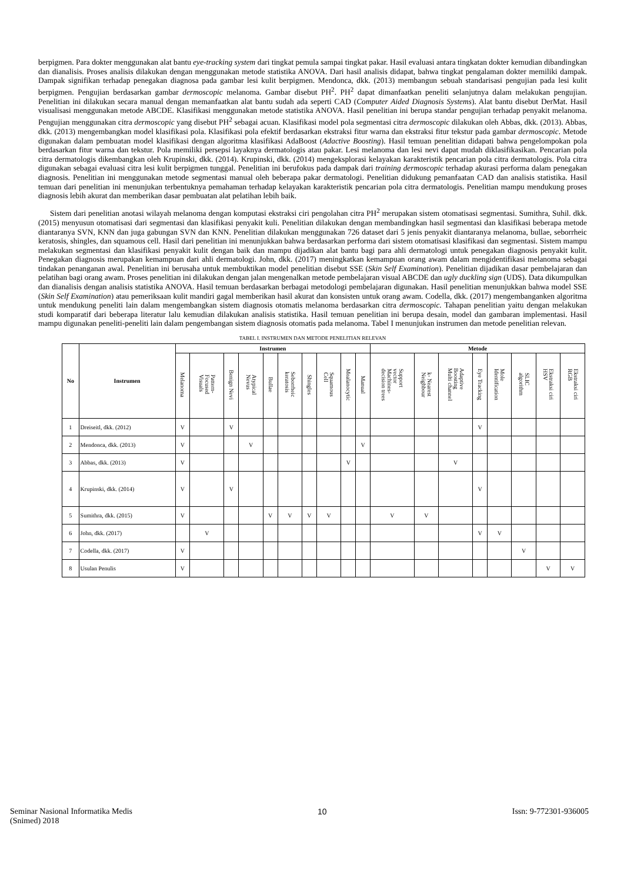berpigmen. Para dokter menggunakan alat bantu eye-tracking system dari tingkat pemula sampai tingkat pakar. Hasil evaluasi antara tingkatan dokter kemudian dibandingkan dan dianalisis. Proses analisis dilakukan dengan menggunakan metode statistika ANOVA. Dari hasil analisis didapat, bahwa tingkat pengalaman dokter memiliki dampak. Dampak signifikan terhadap penegakan diagnosa pada gambar lesi kulit berpigmen. Mendonca, dkk. (2013) membangun sebuah standarisasi pengujian pada lesi kulit berpigmen. Pengujian berdasarkan gambar dermoscopic melanoma. Gambar disebut PH<sup>2</sup>. PH<sup>2</sup> dapat dimanfaatkan peneliti selanjutnya dalam melakukan pengujian. Penelitian ini dilakukan secara manual dengan memanfaatkan alat bantu sudah ada seperti CAD (Computer Aided Diagnosis Systems). Alat bantu disebut DerMat. Hasil visualisasi menggunakan metode ABCDE. Klasifikasi menggunakan metode statistika ANOVA. Hasil penelitian ini berupa standar pengujian terhadap penyakit melanoma. Pengujian menggunakan citra dermoscopic yang disebut PH<sup>2</sup> sebagai acuan. Klasifikasi model pola segmentasi citra dermoscopic dilakukan oleh Abbas, dkk. (2013). Abbas, dkk. (2013) mengembangkan model klasifikasi pola. Klasifikasi pola efektif berdasarkan ekstraksi fitur warna dan ekstraksi fitur tekstur pada gambar dermoscopic. Metode digunakan dalam pembuatan model klasifikasi dengan algoritma klasifikasi AdaBoost (Adactive Boosting). Hasil temuan penelitian didapati bahwa pengelompokan pola berdasarkan fitur warna dan tekstur. Pola memiliki persepsi layaknya dermatologis atau pakar. Lesi melanoma dan lesi nevi dapat mudah diklasifikasikan. Pencarian pola citra dermatologis dikembangkan oleh Krupinski, dkk. (2014). Krupinski, dkk. (2014) mengeksplorasi kelayakan karakteristik pencarian pola citra dermatologis. Pola citra digunakan sebagai evaluasi citra lesi kulit berpigmen tunggal. Penelitian ini berufokus pada dampak dari training dermoscopic terhadap akurasi performa dalam penegakan diagnosis. Penelitian ini menggunakan metode segmentasi manual oleh beberapa pakar dermatologi. Penelitian didukung pemanfaatan CAD dan analisis statistika. Hasil temuan dari penelitian ini menunjukan terbentuknya pemahaman terhadap kelayakan karakteristik pencarian pola citra dermatologis. Penelitian mampu mendukung proses diagnosis lebih akurat dan memberikan dasar pembuatan alat pelatihan lebih baik.
Sistem dari penelitian anotasi wilayah melanoma dengan komputasi ekstraksi ciri pengolahan citra PH<sup>2</sup> merupakan sistem otomatisasi segmentasi. Sumithra, Suhil. dkk. (2015) menyusun otomatisasi dari segmentasi dan klasifikasi penyakit kuli. Penelitian dilakukan dengan membandingkan hasil segmentasi dan klasifikasi beberapa metode diantaranya SVN, KNN dan juga gabungan SVN dan KNN. Penelitian dilakukan menggunakan 726 dataset dari 5 jenis penyakit diantaranya melanoma, bullae, seborrheic keratosis, shingles, dan squamous cell. Hasil dari penelitian ini menunjukkan bahwa berdasarkan performa dari sistem otomatisasi klasifikasi dan segmentasi. Sistem mampu melakukan segmentasi dan klasifikasi penyakit kulit dengan baik dan mampu dijadikan alat bantu bagi para ahli dermatologi untuk penegakan diagnosis penyakit kulit. Penegakan diagnosis merupakan kemampuan dari ahli dermatologi. John, dkk. (2017) meningkatkan kemampuan orang awam dalam mengidentifikasi melanoma sebagai tindakan penanganan awal. Penelitian ini berusaha untuk membuktikan model penelitian disebut SSE (Skin Self Examination). Penelitian dijadikan dasar pembelajaran dan pelatihan bagi orang awam. Proses penelitian ini dilakukan dengan jalan mengenalkan metode pembelajaran visual ABCDE dan ugly duckling sign (UDS). Data dikumpulkan dan dianalisis dengan analisis statistika ANOVA. Hasil temuan berdasarkan berbagai metodologi pembelajaran digunakan. Hasil penelitian menunjukkan bahwa model SSE (Skin Self Examination) atau pemeriksaan kulit mandiri gagal memberikan hasil akurat dan konsisten untuk orang awam. Codella, dkk. (2017) mengembanganken algoritma untuk mendukung peneliti lain dalam mengembangkan sistem diagnosis otomatis melanoma berdasarkan citra dermoscopic. Tahapan penelitian yaitu dengan melakukan studi komparatif dari beberapa literatur lalu kemudian dilakukan analisis statistika. Hasil temuan penelitian ini berupa desain, model dan gambaran implementasi. Hasil mampu digunakan peneliti-peneliti lain dalam pengembangan sistem diagnosis otomatis pada melanoma. Tabel I menunjukan instrumen dan metode penelitian relevan.
TABEL I. INSTRUMEN DAN METODE PENELITIAN RELEVAN
| No | Instrumen | Instrumen | | | | | | | | | | Metode | | | | | | | |
| --- | --- | --- | --- | --- | --- | --- | --- | --- | --- | --- | --- | --- | --- | --- | --- | --- | --- | --- | --- |
| | | Melanoma | Pattern- Focused Visuals | Benign Nevi | Atypical Nevus | Bullae | Seborrheic keratosis | Shingles | Squamous Cell | Mealanocytic | Manual | Support vector Machines- decision trees | k- Nearest Neighbour | Adaptive Boosting Multi channel | Eye Tracking | Mole Identification | SLIC algorithm | Ekstraksi ciri HSV | Ekstraksi ciri RGB |
| 1 | Dreiseitl, dkk. (2012) | V | | V | | | | | | | | | | | V | | | | |
| 2 | Mendonca, dkk. (2013) | V | | | V | | | | | | V | | | | | | | | |
| 3 | Abbas, dkk. (2013) | V | | | | | | | | V | | | | V | | | | | |
| 4 | Krupinski, dkk. (2014) | V | | V | | | | | | | | | | | V | | | | |
| 5 | Sumithra, dkk. (2015) | V | | | | V | V | V | V | | | V | V | | | | | | |
| 6 | John, dkk. (2017) | | V | | | | | | | | | | | | V | V | | | |
| 7 | Codella, dkk. (2017) | V | | | | | | | | | | | | | | | V | | |
| 8 | Usulan Penulis | V | | | | | | | | | | | | | | | | V | V |
Seminar Nasional Informatika Medis
(Snimed) 2018
10 Issn: 9-772301-936005